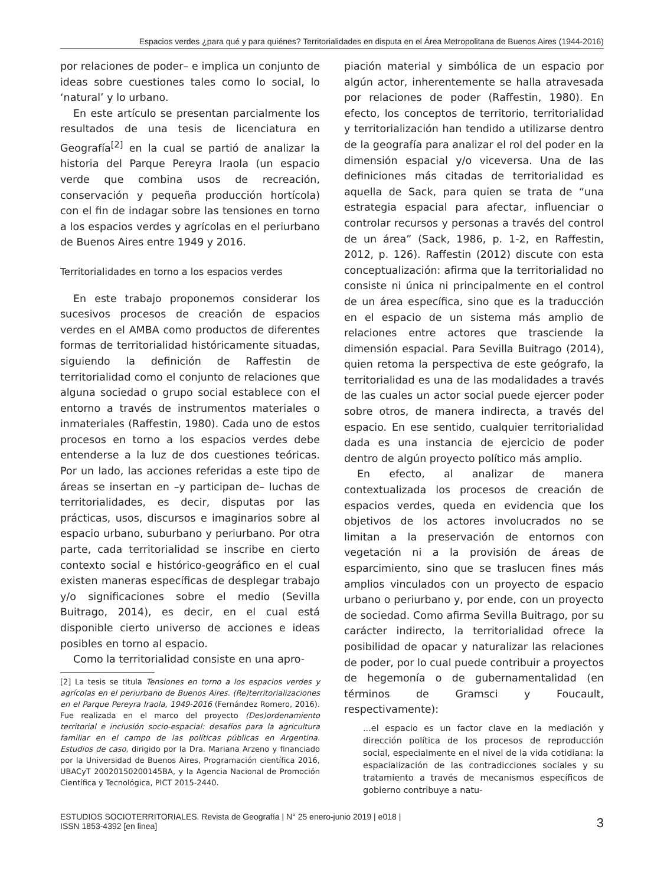Espacios verdes ¿para qué y para quiénes? Territorialidades en disputa en el Área Metropolitana de Buenos Aires (1944-2016)
por relaciones de poder– e implica un conjunto de ideas sobre cuestiones tales como lo social, lo ‘natural’ y lo urbano.
En este artículo se presentan parcialmente los resultados de una tesis de licenciatura en Geografía<sup>[2]</sup> en la cual se partió de analizar la historia del Parque Pereyra Iraola (un espacio verde que combina usos de recreación, conservación y pequeña producción hortícola) con el fin de indagar sobre las tensiones en torno a los espacios verdes y agrícolas en el periurbano de Buenos Aires entre 1949 y 2016.
Territorialidades en torno a los espacios verdes
En este trabajo proponemos considerar los sucesivos procesos de creación de espacios verdes en el AMBA como productos de diferentes formas de territorialidad históricamente situadas, siguiendo la definición de Raffestin de territorialidad como el conjunto de relaciones que alguna sociedad o grupo social establece con el entorno a través de instrumentos materiales o inmateriales (Raffestin, 1980). Cada uno de estos procesos en torno a los espacios verdes debe entenderse a la luz de dos cuestiones teóricas. Por un lado, las acciones referidas a este tipo de áreas se insertan en –y participan de– luchas de territorialidades, es decir, disputas por las prácticas, usos, discursos e imaginarios sobre al espacio urbano, suburbano y periurbano. Por otra parte, cada territorialidad se inscribe en cierto contexto social e histórico-geográfico en el cual existen maneras específicas de desplegar trabajo y/o significaciones sobre el medio (Sevilla Buitrago, 2014), es decir, en el cual está disponible cierto universo de acciones e ideas posibles en torno al espacio.
Como la territorialidad consiste en una apro-
[2] La tesis se titula Tensiones en torno a los espacios verdes y agrícolas en el periurbano de Buenos Aires. (Re)territorializaciones en el Parque Pereyra Iraola, 1949-2016 (Fernández Romero, 2016). Fue realizada en el marco del proyecto (Des)ordenamiento territorial e inclusión socio-espacial: desafíos para la agricultura familiar en el campo de las políticas públicas en Argentina. Estudios de caso, dirigido por la Dra. Mariana Arzeno y financiado por la Universidad de Buenos Aires, Programación científica 2016, UBACyT 20020150200145BA, y la Agencia Nacional de Promoción Científica y Tecnológica, PICT 2015-2440.
piación material y simbólica de un espacio por algún actor, inherentemente se halla atravesada por relaciones de poder (Raffestin, 1980). En efecto, los conceptos de territorio, territorialidad y territorialización han tendido a utilizarse dentro de la geografía para analizar el rol del poder en la dimensión espacial y/o viceversa. Una de las definiciones más citadas de territorialidad es aquella de Sack, para quien se trata de “una estrategia espacial para afectar, influenciar o controlar recursos y personas a través del control de un área” (Sack, 1986, p. 1-2, en Raffestin, 2012, p. 126). Raffestin (2012) discute con esta conceptualización: afirma que la territorialidad no consiste ni única ni principalmente en el control de un área específica, sino que es la traducción en el espacio de un sistema más amplio de relaciones entre actores que trasciende la dimensión espacial. Para Sevilla Buitrago (2014), quien retoma la perspectiva de este geógrafo, la territorialidad es una de las modalidades a través de las cuales un actor social puede ejercer poder sobre otros, de manera indirecta, a través del espacio. En ese sentido, cualquier territorialidad dada es una instancia de ejercicio de poder dentro de algún proyecto político más amplio.
En efecto, al analizar de manera contextualizada los procesos de creación de espacios verdes, queda en evidencia que los objetivos de los actores involucrados no se limitan a la preservación de entornos con vegetación ni a la provisión de áreas de esparcimiento, sino que se traslucen fines más amplios vinculados con un proyecto de espacio urbano o periurbano y, por ende, con un proyecto de sociedad. Como afirma Sevilla Buitrago, por su carácter indirecto, la territorialidad ofrece la posibilidad de opacar y naturalizar las relaciones de poder, por lo cual puede contribuir a proyectos de hegemonía o de gubernamentalidad (en términos de Gramsci y Foucault, respectivamente):
...el espacio es un factor clave en la mediación y dirección política de los procesos de reproducción social, especialmente en el nivel de la vida cotidiana: la espacialización de las contradicciones sociales y su tratamiento a través de mecanismos específicos de gobierno contribuye a natu-
ESTUDIOS SOCIOTERRITORIALES. Revista de Geografía | N° 25 enero-junio 2019 | e018 |
ISSN 1853-4392 [en linea]
3